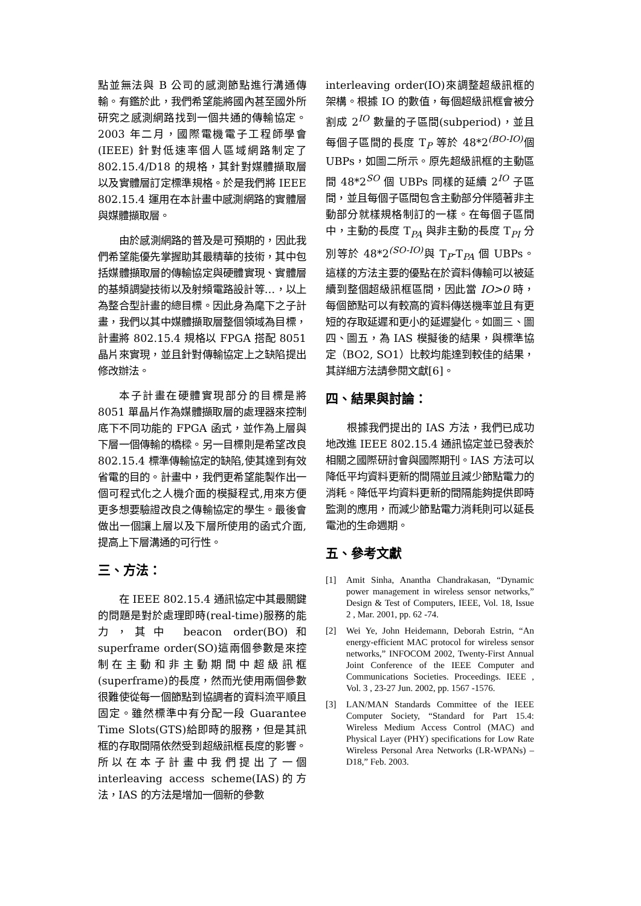點並無法與 B 公司的感測節點進行溝通傳輸。有鑑於此，我們希望能將國內甚至國外所研究之感測網路找到一個共通的傳輸協定。2003 年二月，國際電機電子工程師學會 (IEEE) 針對低速率個人區域網路制定了 802.15.4/D18 的規格，其針對媒體擷取層以及實體層訂定標準規格。於是我們將 IEEE 802.15.4 運用在本計畫中感測網路的實體層與媒體擷取層。
由於感測網路的普及是可預期的，因此我們希望能優先掌握助其最精華的技術，其中包括媒體擷取層的傳輸協定與硬體實現、實體層的基頻調變技術以及射頻電路設計等…，以上為整合型計畫的總目標。因此身為麾下之子計畫，我們以其中媒體擷取層整個領域為目標，計畫將 802.15.4 規格以 FPGA 搭配 8051 晶片來實現，並且針對傳輸協定上之缺陷提出修改辦法。
本子計畫在硬體實現部分的目標是將 8051 單晶片作為媒體擷取層的處理器來控制底下不同功能的 FPGA 函式，並作為上層與下層一個傳輸的橋樑。另一目標則是希望改良 802.15.4 標準傳輸協定的缺陷,使其達到有效省電的目的。計畫中，我們更希望能製作出一個可程式化之人機介面的模擬程式,用來方便更多想要驗證改良之傳輸協定的學生。最後會做出一個讓上層以及下層所使用的函式介面,提高上下層溝通的可行性。
三、方法：
在 IEEE 802.15.4 通訊協定中其最關鍵的問題是對於處理即時(real-time)服務的能力，其中 beacon order(BO)和 superframe order(SO)這兩個參數是來控制在主動和非主動期間中超級訊框(superframe)的長度，然而光使用兩個參數很難使從每一個節點到協調者的資料流平順且固定。雖然標準中有分配一段 Guarantee Time Slots(GTS)給即時的服務，但是其訊框的存取間隔依然受到超級訊框長度的影響。所以在本子計畫中我們提出了一個 interleaving access scheme(IAS)的方法，IAS 的方法是增加一個新的參數
interleaving order(IO)來調整超級訊框的架構。根據 IO 的數值，每個超級訊框會被分割成 2<sup>IO</sup> 數量的子區間(subperiod)，並且每個子區間的長度 T<sub>P</sub> 等於 48*2<sup>(BO-IO)</sup>個 UBPs，如圖二所示。原先超級訊框的主動區間 48*2<sup>SO</sup> 個 UBPs 同樣的延續 2<sup>IO</sup> 子區間，並且每個子區間包含主動部分伴隨著非主動部分就樣規格制訂的一樣。在每個子區間中，主動的長度 T<sub>PA</sub> 與非主動的長度 T<sub>PI</sub> 分別等於 48*2<sup>(SO-IO)</sup>與 T<sub>P</sub>-T<sub>PA</sub> 個 UBPs。這樣的方法主要的優點在於資料傳輸可以被延續到整個超級訊框區間，因此當 IO>0 時，每個節點可以有較高的資料傳送機率並且有更短的存取延遲和更小的延遲變化。如圖三、圖四、圖五，為 IAS 模擬後的結果，與標準協定（BO2, SO1）比較均能達到較佳的結果，其詳細方法請參閱文獻[6]。
四、結果與討論：
根據我們提出的 IAS 方法，我們已成功地改進 IEEE 802.15.4 通訊協定並已發表於相關之國際研討會與國際期刊。IAS 方法可以降低平均資料更新的間隔並且減少節點電力的消耗。降低平均資料更新的間隔能夠提供即時監測的應用，而減少節點電力消耗則可以延長電池的生命週期。
五、參考文獻
[1] Amit Sinha, Anantha Chandrakasan, “Dynamic power management in wireless sensor networks,” Design & Test of Computers, IEEE, Vol. 18, Issue 2 , Mar. 2001, pp. 62 -74.
[2] Wei Ye, John Heidemann, Deborah Estrin, “An energy-efficient MAC protocol for wireless sensor networks,” INFOCOM 2002, Twenty-First Annual Joint Conference of the IEEE Computer and Communications Societies. Proceedings. IEEE , Vol. 3 , 23-27 Jun. 2002, pp. 1567 -1576.
[3] LAN/MAN Standards Committee of the IEEE Computer Society, “Standard for Part 15.4: Wireless Medium Access Control (MAC) and Physical Layer (PHY) specifications for Low Rate Wireless Personal Area Networks (LR-WPANs) – D18,” Feb. 2003.